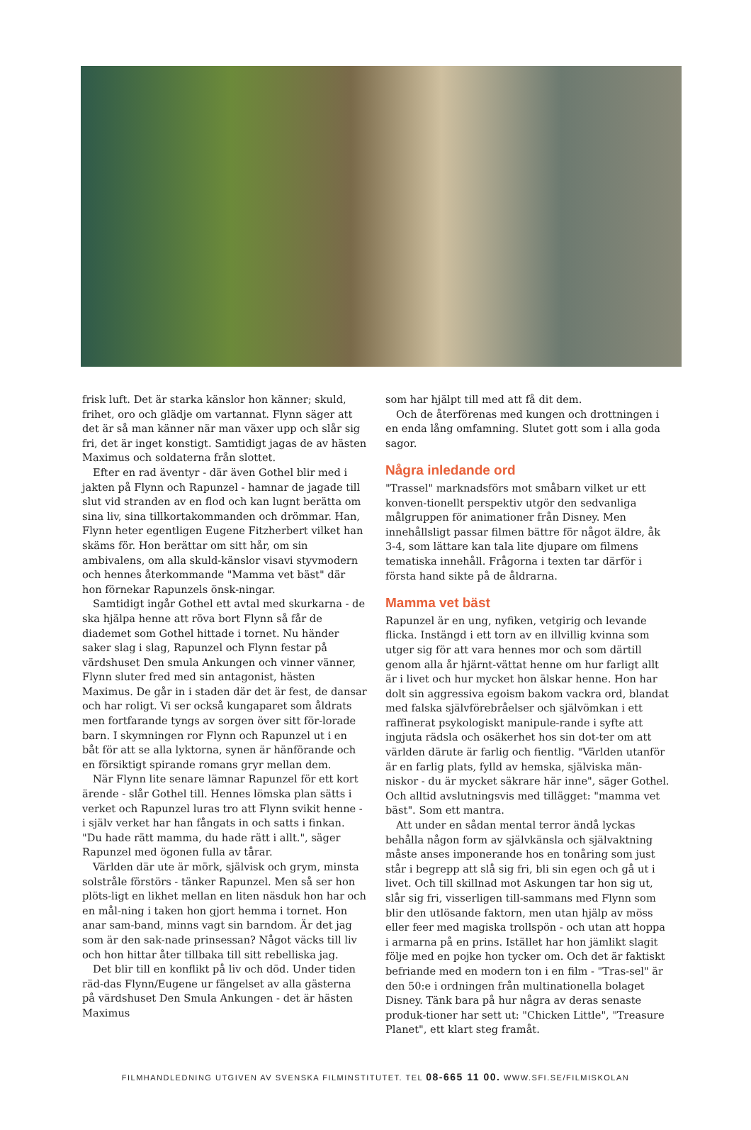frisk luft. Det är starka känslor hon känner; skuld, frihet, oro och glädje om vartannat. Flynn säger att det är så man känner när man växer upp och slår sig fri, det är inget konstigt. Samtidigt jagas de av hästen Maximus och soldaterna från slottet.
Efter en rad äventyr - där även Gothel blir med i jakten på Flynn och Rapunzel - hamnar de jagade till slut vid stranden av en flod och kan lugnt berätta om sina liv, sina tillkortakommanden och drömmar. Han, Flynn heter egentligen Eugene Fitzherbert vilket han skäms för. Hon berättar om sitt hår, om sin ambivalens, om alla skuld-känslor visavi styvmodern och hennes återkommande "Mamma vet bäst" där hon förnekar Rapunzels önsk-ningar.
Samtidigt ingår Gothel ett avtal med skurkarna - de ska hjälpa henne att röva bort Flynn så får de diademet som Gothel hittade i tornet. Nu händer saker slag i slag, Rapunzel och Flynn festar på värdshuset Den smula Ankungen och vinner vänner, Flynn sluter fred med sin antagonist, hästen Maximus. De går in i staden där det är fest, de dansar och har roligt. Vi ser också kungaparet som åldrats men fortfarande tyngs av sorgen över sitt för-lorade barn. I skymningen ror Flynn och Rapunzel ut i en båt för att se alla lyktorna, synen är hänförande och en försiktigt spirande romans gryr mellan dem.
När Flynn lite senare lämnar Rapunzel för ett kort ärende - slår Gothel till. Hennes lömska plan sätts i verket och Rapunzel luras tro att Flynn svikit henne - i själv verket har han fångats in och satts i finkan. "Du hade rätt mamma, du hade rätt i allt.", säger Rapunzel med ögonen fulla av tårar.
Världen där ute är mörk, självisk och grym, minsta solstråle förstörs - tänker Rapunzel. Men så ser hon plöts-ligt en likhet mellan en liten näsduk hon har och en mål-ning i taken hon gjort hemma i tornet. Hon anar sam-band, minns vagt sin barndom. Är det jag som är den sak-nade prinsessan? Något väcks till liv och hon hittar åter tillbaka till sitt rebelliska jag.
Det blir till en konflikt på liv och död. Under tiden räd-das Flynn/Eugene ur fängelset av alla gästerna på värdshuset Den Smula Ankungen - det är hästen Maximus
som har hjälpt till med att få dit dem.
Och de återförenas med kungen och drottningen i en enda lång omfamning. Slutet gott som i alla goda sagor.
Några inledande ord
"Trassel" marknadsförs mot småbarn vilket ur ett konven-tionellt perspektiv utgör den sedvanliga målgruppen för animationer från Disney. Men innehållsligt passar filmen bättre för något äldre, åk 3-4, som lättare kan tala lite djupare om filmens tematiska innehåll. Frågorna i texten tar därför i första hand sikte på de åldrarna.
Mamma vet bäst
Rapunzel är en ung, nyfiken, vetgirig och levande flicka. Instängd i ett torn av en illvillig kvinna som utger sig för att vara hennes mor och som därtill genom alla år hjärnt-vättat henne om hur farligt allt är i livet och hur mycket hon älskar henne. Hon har dolt sin aggressiva egoism bakom vackra ord, blandat med falska självförebråelser och självömkan i ett raffinerat psykologiskt manipule-rande i syfte att ingjuta rädsla och osäkerhet hos sin dot-ter om att världen därute är farlig och fientlig. "Världen utanför är en farlig plats, fylld av hemska, själviska män-niskor - du är mycket säkrare här inne", säger Gothel. Och alltid avslutningsvis med tillägget: "mamma vet bäst". Som ett mantra.
Att under en sådan mental terror ändå lyckas behålla någon form av självkänsla och självaktning måste anses imponerande hos en tonåring som just står i begrepp att slå sig fri, bli sin egen och gå ut i livet. Och till skillnad mot Askungen tar hon sig ut, slår sig fri, visserligen till-sammans med Flynn som blir den utlösande faktorn, men utan hjälp av möss eller feer med magiska trollspön - och utan att hoppa i armarna på en prins. Istället har hon jämlikt slagit följe med en pojke hon tycker om. Och det är faktiskt befriande med en modern ton i en film - "Tras-sel" är den 50:e i ordningen från multinationella bolaget Disney. Tänk bara på hur några av deras senaste produk-tioner har sett ut: "Chicken Little", "Treasure Planet", ett klart steg framåt.
FILMHANDLEDNING UTGIVEN AV SVENSKA FILMINSTITUTET. TEL 08-665 11 00. WWW.SFI.SE/FILMISKOLAN